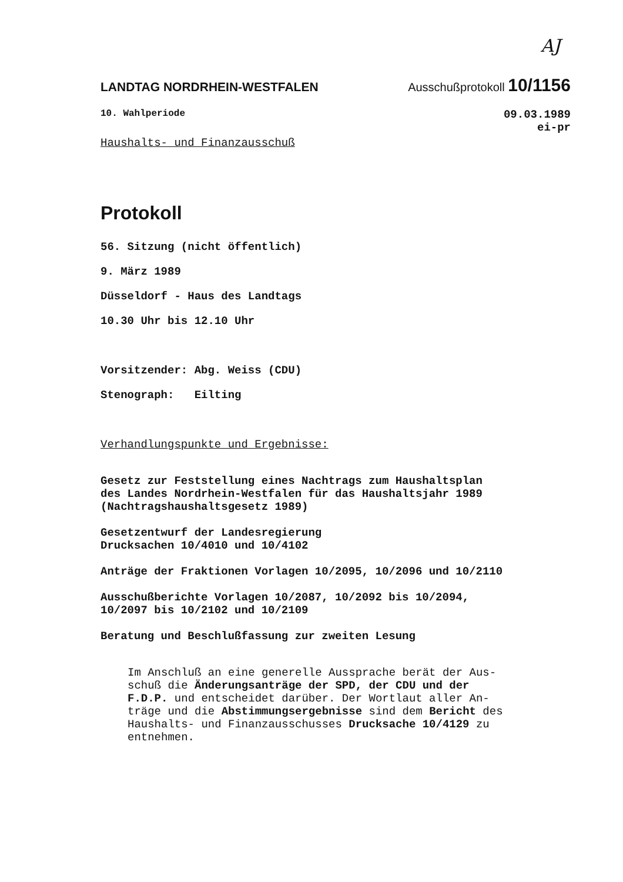AJ
LANDTAG NORDRHEIN-WESTFALEN Ausschußprotokoll 10/1156
10. Wahlperiode 09.03.1989
ei-pr
Haushalts- und Finanzausschuß
Protokoll
56. Sitzung (nicht öffentlich)
9. März 1989
Düsseldorf - Haus des Landtags
10.30 Uhr bis 12.10 Uhr
Vorsitzender: Abg. Weiss (CDU)
Stenograph: Eilting
Verhandlungspunkte und Ergebnisse:
Gesetz zur Feststellung eines Nachtrags zum Haushaltsplan
des Landes Nordrhein-Westfalen für das Haushaltsjahr 1989
(Nachtragshaushaltsgesetz 1989)
Gesetzentwurf der Landesregierung
Drucksachen 10/4010 und 10/4102
Anträge der Fraktionen Vorlagen 10/2095, 10/2096 und 10/2110
Ausschußberichte Vorlagen 10/2087, 10/2092 bis 10/2094,
10/2097 bis 10/2102 und 10/2109
Beratung und Beschlußfassung zur zweiten Lesung
Im Anschluß an eine generelle Aussprache berät der Aus-
schuß die Änderungsanträge der SPD, der CDU und der
F.D.P. und entscheidet darüber. Der Wortlaut aller An-
träge und die Abstimmungsergebnisse sind dem Bericht des
Haushalts- und Finanzausschusses Drucksache 10/4129 zu
entnehmen.